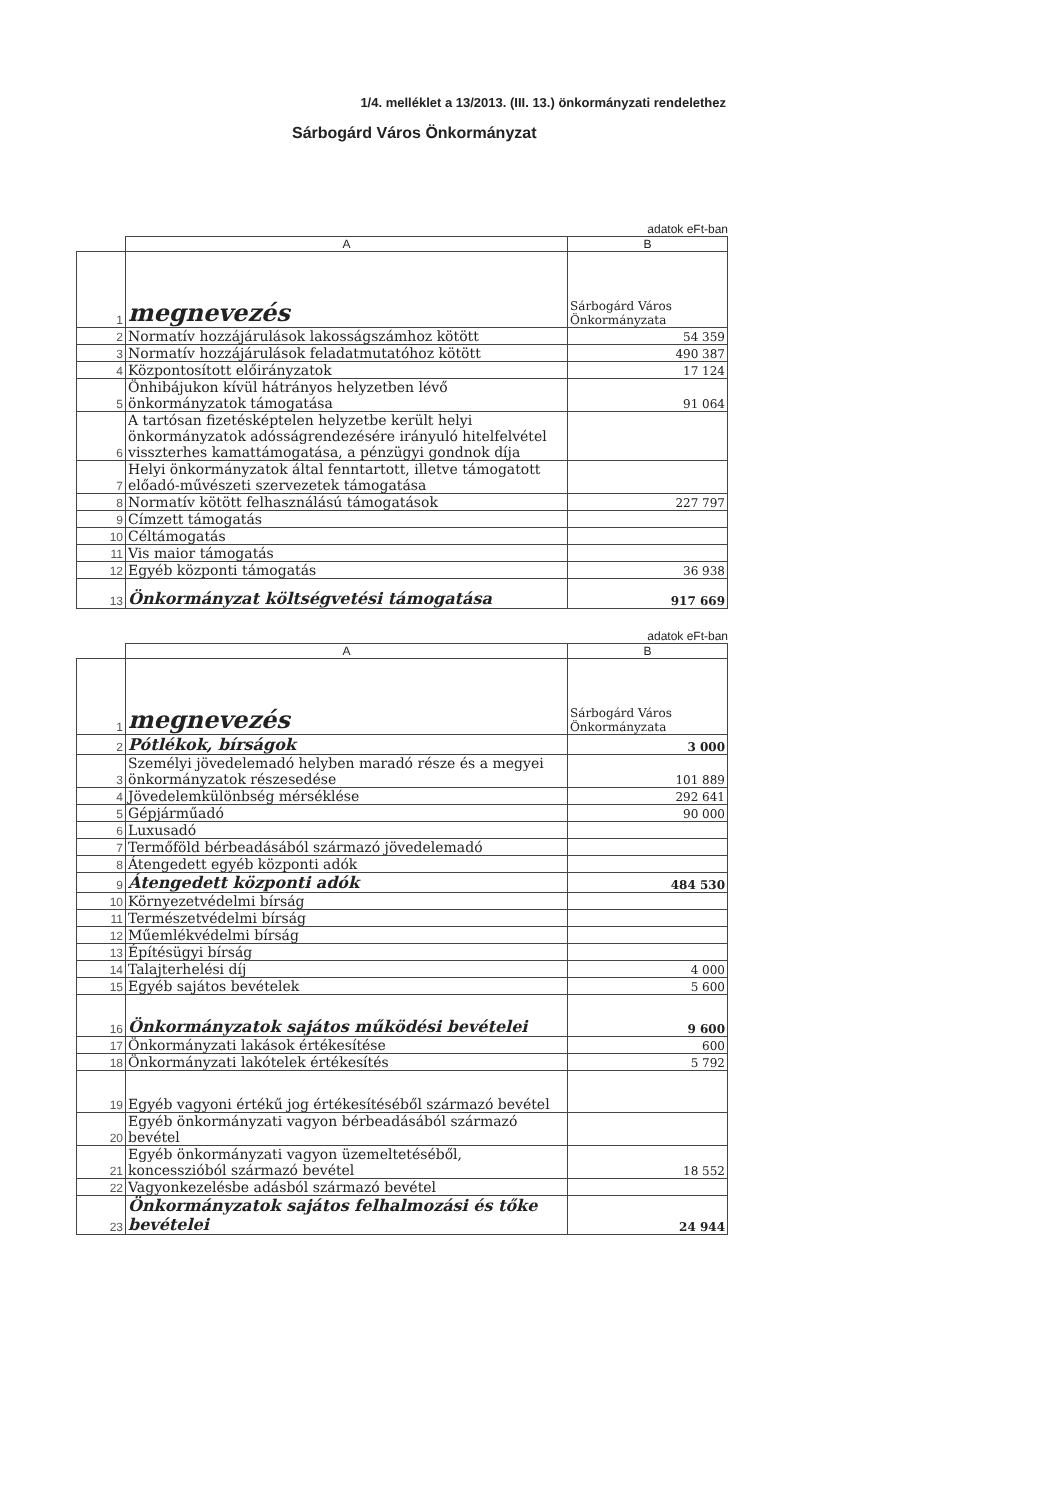1/4. melléklet a 13/2013. (III. 13.) önkormányzati rendelethez
Sárbogárd Város Önkormányzat
adatok eFt-ban
| | A | B |
| 1 | megnevezés | Sárbogárd Város Önkormányzata |
| 2 | Normatív hozzájárulások lakosságszámhoz kötött | 54 359 |
| 3 | Normatív hozzájárulások feladatmutatóhoz kötött | 490 387 |
| 4 | Központosított előirányzatok | 17 124 |
| 5 | Önhibájukon kívül hátrányos helyzetben lévő önkormányzatok támogatása | 91 064 |
| 6 | A tartósan fizetésképtelen helyzetbe került helyi önkormányzatok adósságrendezésére irányuló hitelfelvétel visszterhes kamattámogatása, a pénzügyi gondnok díja | |
| 7 | Helyi önkormányzatok által fenntartott, illetve támogatott előadó-művészeti szervezetek támogatása | |
| 8 | Normatív kötött felhasználású támogatások | 227 797 |
| 9 | Címzett támogatás | |
| 10 | Céltámogatás | |
| 11 | Vis maior támogatás | |
| 12 | Egyéb központi támogatás | 36 938 |
| 13 | Önkormányzat költségvetési támogatása | 917 669 |
adatok eFt-ban
| | A | B |
| 1 | megnevezés | Sárbogárd Város Önkormányzata |
| 2 | Pótlékok, bírságok | 3 000 |
| 3 | Személyi jövedelemadó helyben maradó része és a megyei önkormányzatok részesedése | 101 889 |
| 4 | Jövedelemkülönbség mérséklése | 292 641 |
| 5 | Gépjárműadó | 90 000 |
| 6 | Luxusadó | |
| 7 | Termőföld bérbeadásából származó jövedelemadó | |
| 8 | Átengedett egyéb központi adók | |
| 9 | Átengedett központi adók | 484 530 |
| 10 | Környezetvédelmi bírság | |
| 11 | Természetvédelmi bírság | |
| 12 | Műemlékvédelmi bírság | |
| 13 | Építésügyi bírság | |
| 14 | Talajterhelési díj | 4 000 |
| 15 | Egyéb sajátos bevételek | 5 600 |
| 16 | Önkormányzatok sajátos működési bevételei | 9 600 |
| 17 | Önkormányzati lakások értékesítése | 600 |
| 18 | Önkormányzati lakótelek értékesítés | 5 792 |
| 19 | Egyéb vagyoni értékű jog értékesítéséből származó bevétel | |
| 20 | Egyéb önkormányzati vagyon bérbeadásából származó bevétel | |
| 21 | Egyéb önkormányzati vagyon üzemeltetéséből, koncesszióból származó bevétel | 18 552 |
| 22 | Vagyonkezelésbe adásból származó bevétel | |
| 23 | Önkormányzatok sajátos felhalmozási és tőke bevételei | 24 944 |